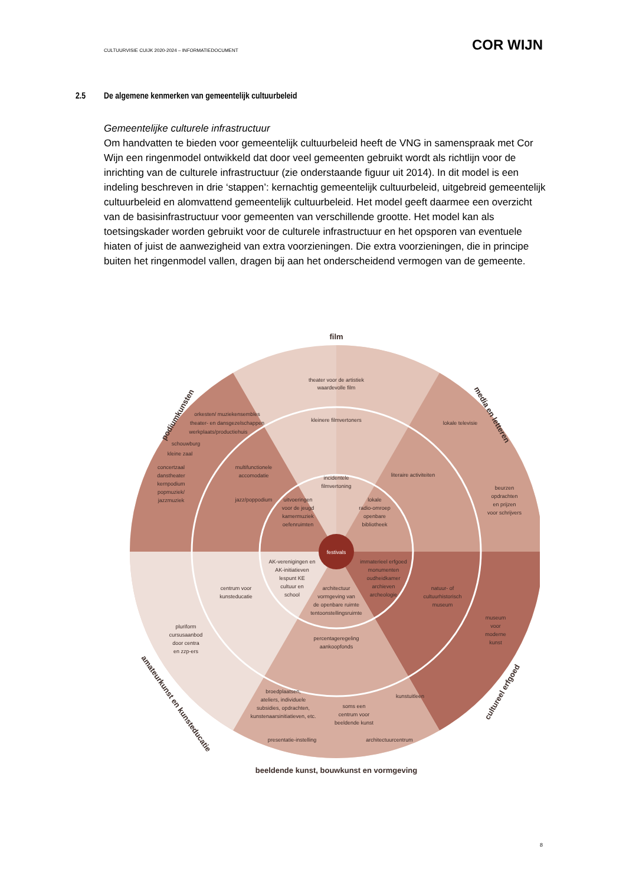CULTUURVISIE CUIJK 2020-2024 – INFORMATIEDOCUMENT COR WIJN
2.5 De algemene kenmerken van gemeentelijk cultuurbeleid
Gemeentelijke culturele infrastructuur
Om handvatten te bieden voor gemeentelijk cultuurbeleid heeft de VNG in samenspraak met Cor Wijn een ringenmodel ontwikkeld dat door veel gemeenten gebruikt wordt als richtlijn voor de inrichting van de culturele infrastructuur (zie onderstaande figuur uit 2014). In dit model is een indeling beschreven in drie ‘stappen’: kernachtig gemeentelijk cultuurbeleid, uitgebreid gemeentelijk cultuurbeleid en alomvattend gemeentelijk cultuurbeleid. Het model geeft daarmee een overzicht van de basisinfrastructuur voor gemeenten van verschillende grootte. Het model kan als toetsingskader worden gebruikt voor de culturele infrastructuur en het opsporen van eventuele hiaten of juist de aanwezigheid van extra voorzieningen. Die extra voorzieningen, die in principe buiten het ringenmodel vallen, dragen bij aan het onderscheidend vermogen van de gemeente.
festivals
film
podiumkunsten
media en letteren
cultureel erfgoed
amateurkunst en kunsteducatie
beeldende kunst, bouwkunst en vormgeving
theater voor de artistiek
waardevolle film
orkesten/ muziekensembles
theater- en dansgezelschappen
werkplaats/productiehuis
schouwburg
kleine zaal
concertzaal
danstheater
kernpodium
popmuziek/
jazzmuziek
kleinere filmvertoners
lokale televisie
literaire activiteiten
beurzen
opdrachten
en prijzen
voor schrijvers
multifunctionele
accomodatie
jazz/poppodium
incidentele
filmvertoning
uitvoeringen
voor de jeugd
kamermuziek
oefenruimten
lokale
radio-omroep
openbare
bibliotheek
AK-verenigingen en
AK-initiatieven
lespunt KE
cultuur en
school
immaterieel erfgoed
monumenten
oudheidkamer
archieven
archeologie
architectuur
vormgeving van
de openbare ruimte
tentoonstellingsruimte
centrum voor
kunsteducatie
natuur- of
cultuurhistorisch
museum
pluriform
cursusaanbod
door centra
en zzp-ers
percentageregeling
aankoopfonds
museum
voor
moderne
kunst
broedplaatsen,
ateliers, individuele
subsidies, opdrachten,
kunstenaarsinitiatieven, etc.
soms een
centrum voor
beeldende kunst
kunstuitleen
presentatie-instelling
architectuurcentrum
8